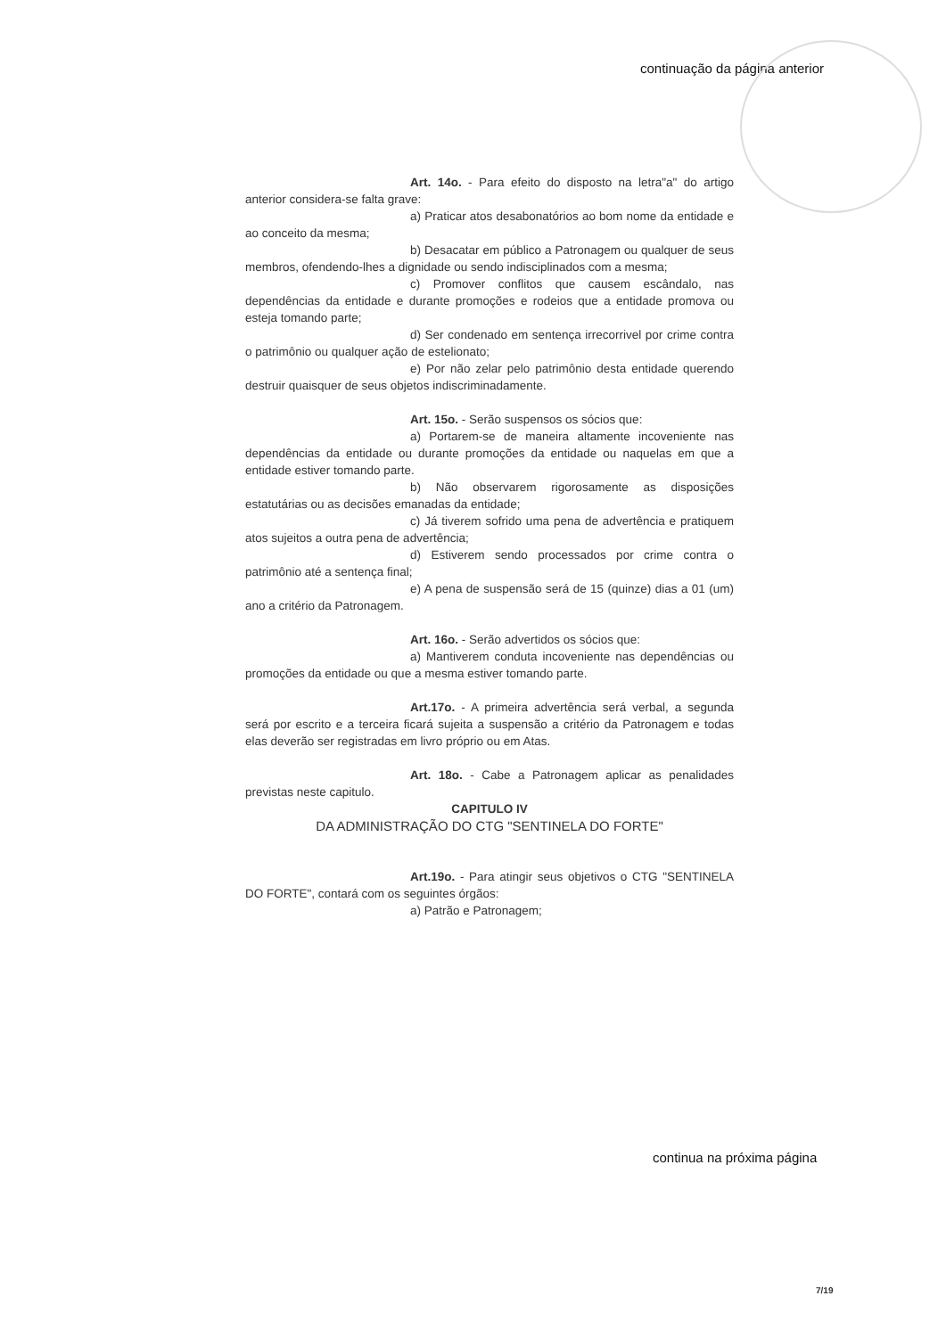continuação da página anterior
Art. 14o. - Para efeito do disposto na letra"a" do artigo anterior considera-se falta grave:
a) Praticar atos desabonatórios ao bom nome da entidade e ao conceito da mesma;
b) Desacatar em público a Patronagem ou qualquer de seus membros, ofendendo-lhes a dignidade ou sendo indisciplinados com a mesma;
c) Promover conflitos que causem escândalo, nas dependências da entidade e durante promoções e rodeios que a entidade promova ou esteja tomando parte;
d) Ser condenado em sentença irrecorrivel por crime contra o patrimônio ou qualquer ação de estelionato;
e) Por não zelar pelo patrimônio desta entidade querendo destruir quaisquer de seus objetos indiscriminadamente.
Art. 15o. - Serão suspensos os sócios que:
a) Portarem-se de maneira altamente incoveniente nas dependências da entidade ou durante promoções da entidade ou naquelas em que a entidade estiver tomando parte.
b) Não observarem rigorosamente as disposições estatutárias ou as decisões emanadas da entidade;
c) Já tiverem sofrido uma pena de advertência e pratiquem atos sujeitos a outra pena de advertência;
d) Estiverem sendo processados por crime contra o patrimônio até a sentença final;
e) A pena de suspensão será de 15 (quinze) dias a 01 (um) ano a critério da Patronagem.
Art. 16o. - Serão advertidos os sócios que:
a) Mantiverem conduta incoveniente nas dependências ou promoções da entidade ou que a mesma estiver tomando parte.
Art.17o. - A primeira advertência será verbal, a segunda será por escrito e a terceira ficará sujeita a suspensão a critério da Patronagem e todas elas deverão ser registradas em livro próprio ou em Atas.
Art. 18o. - Cabe a Patronagem aplicar as penalidades previstas neste capitulo.
CAPITULO IV
DA ADMINISTRAÇÃO DO CTG "SENTINELA DO FORTE"
Art.19o. - Para atingir seus objetivos o CTG "SENTINELA DO FORTE", contará com os seguintes órgãos:
a) Patrão e Patronagem;
continua na próxima página
7/19